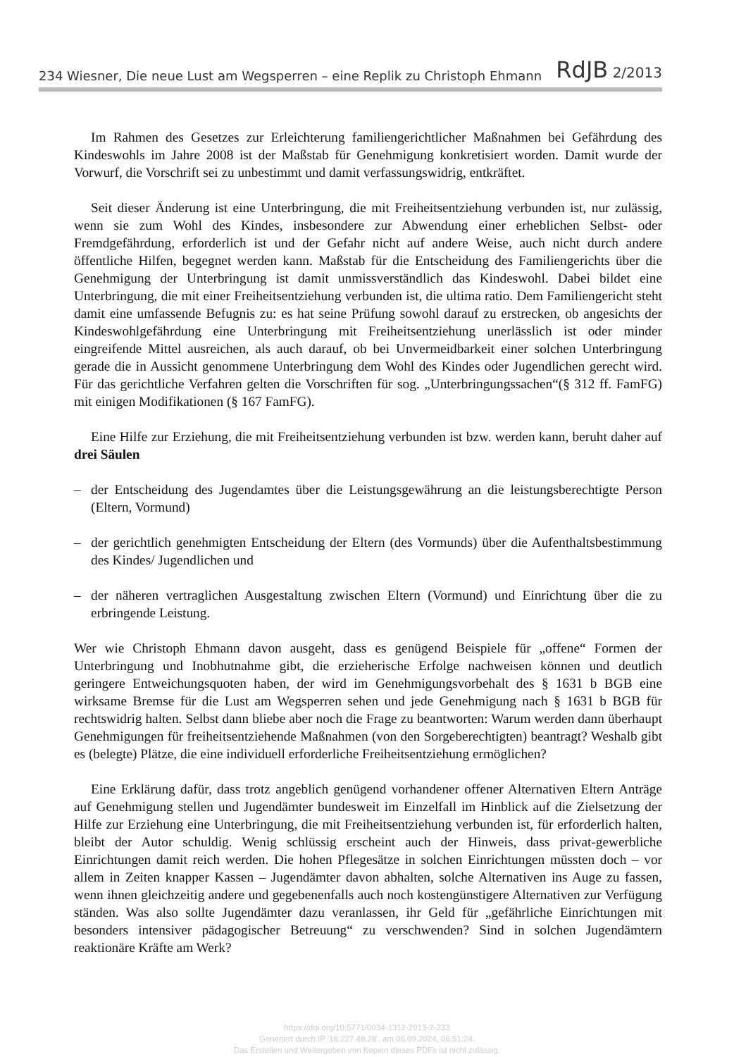234 Wiesner, Die neue Lust am Wegsperren – eine Replik zu Christoph Ehmann RdJB 2/2013
Im Rahmen des Gesetzes zur Erleichterung familiengerichtlicher Maßnahmen bei Gefährdung des Kindeswohls im Jahre 2008 ist der Maßstab für Genehmigung konkretisiert worden. Damit wurde der Vorwurf, die Vorschrift sei zu unbestimmt und damit verfassungswidrig, entkräftet.
Seit dieser Änderung ist eine Unterbringung, die mit Freiheitsentziehung verbunden ist, nur zulässig, wenn sie zum Wohl des Kindes, insbesondere zur Abwendung einer erheblichen Selbst- oder Fremdgefährdung, erforderlich ist und der Gefahr nicht auf andere Weise, auch nicht durch andere öffentliche Hilfen, begegnet werden kann. Maßstab für die Entscheidung des Familiengerichts über die Genehmigung der Unterbringung ist damit unmissverständlich das Kindeswohl. Dabei bildet eine Unterbringung, die mit einer Freiheitsentziehung verbunden ist, die ultima ratio. Dem Familiengericht steht damit eine umfassende Befugnis zu: es hat seine Prüfung sowohl darauf zu erstrecken, ob angesichts der Kindeswohlgefährdung eine Unterbringung mit Freiheitsentziehung unerlässlich ist oder minder eingreifende Mittel ausreichen, als auch darauf, ob bei Unvermeidbarkeit einer solchen Unterbringung gerade die in Aussicht genommene Unterbringung dem Wohl des Kindes oder Jugendlichen gerecht wird. Für das gerichtliche Verfahren gelten die Vorschriften für sog. „Unterbringungssachen“(§ 312 ff. FamFG) mit einigen Modifikationen (§ 167 FamFG).
Eine Hilfe zur Erziehung, die mit Freiheitsentziehung verbunden ist bzw. werden kann, beruht daher auf drei Säulen
– der Entscheidung des Jugendamtes über die Leistungsgewährung an die leistungsberechtigte Person (Eltern, Vormund)
– der gerichtlich genehmigten Entscheidung der Eltern (des Vormunds) über die Aufenthaltsbestimmung des Kindes/ Jugendlichen und
– der näheren vertraglichen Ausgestaltung zwischen Eltern (Vormund) und Einrichtung über die zu erbringende Leistung.
Wer wie Christoph Ehmann davon ausgeht, dass es genügend Beispiele für „offene“ Formen der Unterbringung und Inobhutnahme gibt, die erzieherische Erfolge nachweisen können und deutlich geringere Entweichungsquoten haben, der wird im Genehmigungsvorbehalt des § 1631 b BGB eine wirksame Bremse für die Lust am Wegsperren sehen und jede Genehmigung nach § 1631 b BGB für rechtswidrig halten. Selbst dann bliebe aber noch die Frage zu beantworten: Warum werden dann überhaupt Genehmigungen für freiheitsentziehende Maßnahmen (von den Sorgeberechtigten) beantragt? Weshalb gibt es (belegte) Plätze, die eine individuell erforderliche Freiheitsentziehung ermöglichen?
Eine Erklärung dafür, dass trotz angeblich genügend vorhandener offener Alternativen Eltern Anträge auf Genehmigung stellen und Jugendämter bundesweit im Einzelfall im Hinblick auf die Zielsetzung der Hilfe zur Erziehung eine Unterbringung, die mit Freiheitsentziehung verbunden ist, für erforderlich halten, bleibt der Autor schuldig. Wenig schlüssig erscheint auch der Hinweis, dass privat-gewerbliche Einrichtungen damit reich werden. Die hohen Pflegesätze in solchen Einrichtungen müssten doch – vor allem in Zeiten knapper Kassen – Jugendämter davon abhalten, solche Alternativen ins Auge zu fassen, wenn ihnen gleichzeitig andere und gegebenenfalls auch noch kostengünstigere Alternativen zur Verfügung ständen. Was also sollte Jugendämter dazu veranlassen, ihr Geld für „gefährliche Einrichtungen mit besonders intensiver pädagogischer Betreuung“ zu verschwenden? Sind in solchen Jugendämtern reaktionäre Kräfte am Werk?
https://doi.org/10.5771/0034-1312-2013-2-233
Generiert durch IP '18.227.48.28', am 06.09.2024, 06:51:24.
Das Erstellen und Weitergeben von Kopien dieses PDFs ist nicht zulässig.